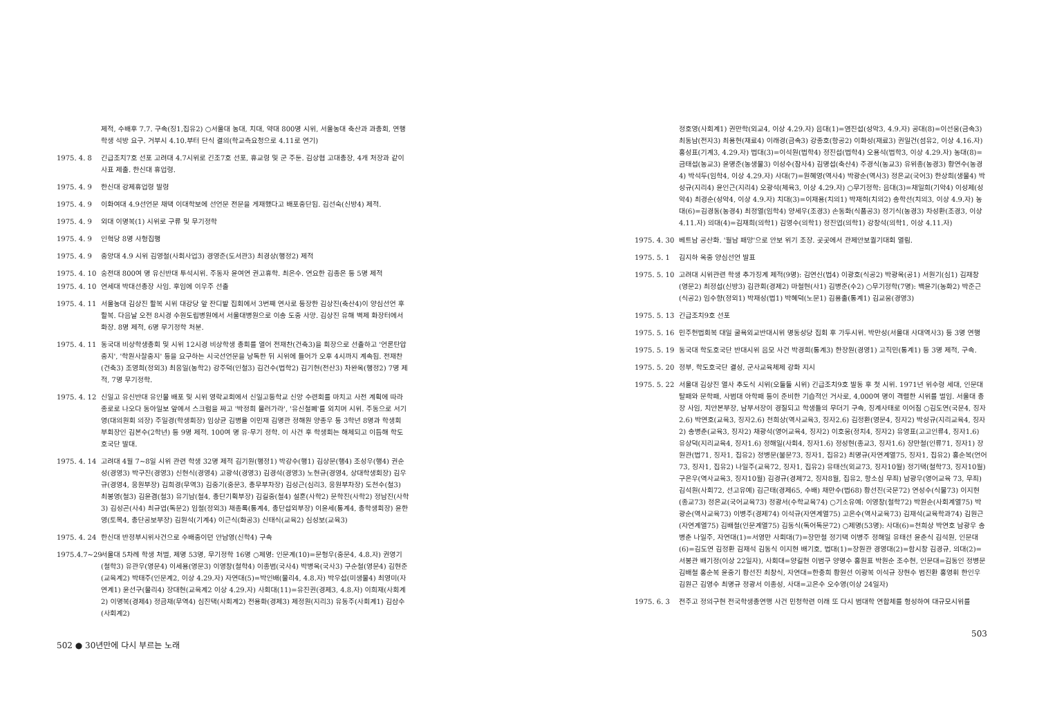제적, 수배후 7.7. 구속(징1,집유2) ○서울대 농대, 치대, 약대 800명 시위, 서울농대 축산과 과총회, 연행학생 석방 요구. 거부시 4.10.부터 단식 결의(학교측요청으로 4.11로 연기)
1975. 4. 8 긴급조치7호 선포 고려대 4.7시위로 긴조7호 선포, 휴교령 및 군 주둔. 김상협 고대총장, 4개 처장과 같이 사표 제출. 한신대 휴업령.
1975. 4. 9 한신대 강제휴업령 발령
1975. 4. 9 이화여대 4.9선언문 채택 이대학보에 선언문 전문을 게재했다고 배포중단됨. 김선숙(신방4) 제적.
1975. 4. 9 외대 이명복(1) 시위로 구류 및 무기정학
1975. 4. 9 인혁당 8명 사형집행
1975. 4. 9 중앙대 4.9 시위 김영철(사회사업3) 경영준(도서관3) 최경상(행정2) 제적
1975. 4. 10
숭전대 800여 명 유신반대 투석시위. 주동자 윤여연 권고휴학. 최은수. 연요한 김종은 등 5명 제적
1975. 4. 10
연세대 박대선총장 사임. 후임에 이우주 선출
1975. 4. 11
서울농대 김상진 할복 시위 대강당 앞 잔디밭 집회에서 3번째 연사로 등장한 김상진(축산4)이 양심선언 후 할복. 다음날 오전 8시경 수원도립병원에서 서울대병원으로 이송 도중 사망. 김상진 유해 벽제 화장터에서 화장. 8명 제적, 6명 무기정학 처분.
1975. 4. 11
동국대 비상학생총회 및 시위 12시경 비상학생 총회를 열어 전재찬(건축3)을 회장으로 선출하고 '언론탄압중지', '학원사찰중지' 등을 요구하는 시국선언문을 낭독한 뒤 시위에 들어가 오후 4시까지 계속됨. 전재찬(건축3) 조영희(정외3) 최응일(농학2) 강주덕(인철3) 김건수(법학2) 김기현(전산3) 차완옥(행정2) 7명 제적, 7명 무기정학.
1975. 4. 12
신일고 유신반대 유인물 배포 및 시위 영락교회에서 신일고등학교 신앙 수련회를 마치고 사전 계획에 따라 종로로 나오다 동아일보 앞에서 스크럼을 짜고 '박정희 물러가라', '유신철폐'를 외치며 시위. 주동으로 서기영(대의원회 의장) 주일경(학생회장) 임상균 김병율 이민재 김명관 정해원 양종우 등 3학년 8명과 학생회 부회장인 김본수(2학년) 등 9명 제적. 100여 명 유·무기 정학. 이 사건 후 학생회는 해체되고 이듬해 학도호국단 발대.
1975. 4. 14
고려대 4월 7~8일 시위 관련 학생 32명 제적 김기원(행정1) 박강수(행1) 김상문(행4) 조성우(행4) 권순성(경영3) 박구진(경영3) 신현식(경영4) 고광석(경영3) 김경석(경영3) 노현규(경영4, 상대학생회장) 김우규(경영4, 응원부장) 김희경(무역3) 김중기(중문3, 총무부차장) 김성근(심리3, 응원부차장) 도천수(철3) 최봉영(철3) 김윤겸(철3) 유기남(철4, 총단기획부장) 김길중(철4) 설훈(사학2) 문학진(사학2) 정남진(사학3) 김성곤(사4) 최규엽(독문2) 임철(정외3) 채종록(통계4, 총단섭외부장) 이윤세(통계4, 총학생회장) 윤한영(토목4, 총단공보부장) 김원석(기계4) 이근식(화공3) 신태식(교육2) 심성보(교육3)
1975. 4. 24
한신대 반정부시위사건으로 수배중이던 안남영(신학4) 구속
1975.4.7~29
서울대 5차례 학생 처벌, 제명 53명, 무기정학 16명 ○제명: 인문계(10)=문형우(중문4, 4.8.자) 권영기(철학3) 유관우(영문4) 이세용(영문3) 이영창(철학4) 이종범(국사4) 박병옥(국사3) 구순철(영문4) 김현준(교육계2) 박태주(인문계2, 이상 4.29.자) 자연대(5)=박인배(물리4, 4.8.자) 박우섭(미생물4) 최영미(자연계1) 윤선구(물리4) 장대현(교육계2 이상 4.29.자) 사회대(11)=유진권(경제3, 4.8.자) 이희재(사회계2) 이명복(경제4) 정금채(무역4) 심진택(사회계2) 전용화(경제3) 제정원(지리3) 유동주(사회계1) 김삼수(사회계2)
502 ● 30년만에 다시 부르는 노래
정호영(사회계1) 권만학(외교4, 이상 4.29.자) 음대(1)=염진섭(성악3, 4.9.자) 공대(8)=이선웅(금속3) 최동남(전자3) 최용현(재료4) 이래경(금속3) 강종호(항공2) 이화성(재료3) 권일건(섬유2, 이상 4.16.자) 홍성표(기계3, 4.29.자) 법대(3)=이석원(법학4) 정진섭(법학4) 오용석(법학3, 이상 4.29.자) 농대(8)=금태섭(농교3) 윤명준(농생물3) 이성수(잠사4) 김명섭(축산4) 주경식(농교3) 유위종(농경3) 황연수(농경4) 박석두(임학4, 이상 4.29.자) 사대(7)=원혜영(역사4) 박광순(역사3) 정은교(국어3) 한상희(생물4) 박성규(지리4) 윤인근(지리4) 오광석(체육3, 이상 4.29.자) ○무기정학: 음대(3)=채일희(기악4) 이성제(성악4) 최경순(성악4, 이상 4.9.자) 치대(3)=이재용(치의1) 박재히(치의2) 송학선(치의3, 이상 4.9.자) 농대(6)=김경동(농경4) 최정열(임학4) 양세우(조경3) 손동화(식품공3) 정기식(농경3) 차성환(조경3, 이상 4.11.자) 의대(4)=김재희(의학1) 김영수(의학1) 정진엽(의학1) 강창석(의학1, 이상 4.11.자)
1975. 4. 30
베트남 공산화. '월남 패망'으로 안보 위기 조장. 곳곳에서 관제안보궐기대회 열림.
1975. 5. 1 김지하 옥중 양심선언 발표
1975. 5. 10
고려대 시위관련 학생 추가징계 제적(9명): 김연신(법4) 이광호(식공2) 박광옥(공1) 서원기(심1) 김재창(영문2) 최정섭(신방3) 김관회(경제2) 마철현(사1) 김병준(수2) ○무기정학(7명): 백윤기(농화2) 박준근(식공2) 임수향(정외1) 박재성(법1) 박혜덕(노문1) 김용출(통계1) 김교웅(경영3)
1975. 5. 13
긴급조치9호 선포
1975. 5. 16
민주헌법회복 대일 굴욕외교반대시위 명동성당 집회 후 가두시위. 박만성(서울대 사대역사3) 등 3명 연행
1975. 5. 19
동국대 학도호국단 반대시위 음모 사건 박경희(통계3) 한장원(경영1) 고직민(통계1) 등 3명 제적, 구속.
1975. 5. 20
정부, 학도호국단 결성, 군사교육체제 강화 지시
1975. 5. 22
서울대 김상진 열사 추도식 시위(오둘둘 시위) 긴급조치9호 발동 후 첫 시위. 1971년 위수령 세대, 인문대 탈패와 문학패, 사범대 아학패 등이 준비한 기습적인 거사로, 4,000여 명이 격렬한 시위를 벌임. 서울대 총장 사임, 치안본부장, 남부서장이 경질되고 학생들의 무더기 구속, 징계사태로 이어짐 ○김도연(국문4, 징자2.6) 박연호(교육3, 징자2.6) 천희상(역사교육3, 징자2.6) 김정환(영문4, 징자2) 박성규(지리교육4, 징자2) 송병춘(교육3, 징자2) 채광석(영어교육4, 징자2) 이호웅(정치4, 징자2) 유영표(고고인류4, 징자1.6) 유상덕(지리교육4, 징자1.6) 정해일(사회4, 징자1.6) 정성현(종교3, 징자1.6) 장만철(인류71, 징자1) 장원관(법71, 징자1, 집유2) 정병문(불문73, 징자1, 집유2) 최명규(자연계열75, 징자1, 집유2) 홍순복(언어73, 징자1, 집유2) 나일주(교육72, 징자1, 집유2) 유태선(외교73, 징자10월) 정기택(철학73, 징자10월) 구은우(역사교육3, 징자10월) 김경규(경제72, 징자8월, 집유2, 항소심 무죄) 남광우(영어교육 73, 무죄) 김석원(사회72, 선고유예) 김근태(경제65, 수배) 채만수(법68) 황선진(국문72) 연성수(식물73) 이지현(종교73) 정은교(국어교육73) 정광서(수학교육74) ○기소유예: 이영창(철학72) 박원순(사회계열75) 박광순(역사교육73) 이병주(경제74) 이석규(자연계열75) 고은수(역사교육73) 김재석(교육학과74) 김원근(자연계열75) 김배철(인문계열75) 김동식(독어독문72) ○제명(53명): 사대(6)=천희상 박연호 남광우 송병춘 나일주, 자연대(1)=서영만 사회대(7)=장만철 정기택 이병주 정해일 유태선 윤춘식 김석원, 인문대(6)=김도연 김정환 김재석 김동식 이지현 배기호, 법대(1)=장원관 경영대(2)=함시창 김경규, 의대(2)=서봉관 배기정(이상 22일자), 사회대=양길현 이범구 양명수 홍원표 박원순 조수현, 인문대=김동인 정병문 김배철 홍순복 윤중기 황선진 최창식, 자연대=한충희 황원선 이광복 이석규 장현수 범진환 홍영휘 한인우 김원근 김영수 최명규 정광서 이종성, 사대=고은수 오수영(이상 24일자)
1975. 6. 3 전주고 정의구현 전국학생총연맹 사건 민청학련 이래 또 다시 범대학 연합체를 형성하여 대규모시위를
503